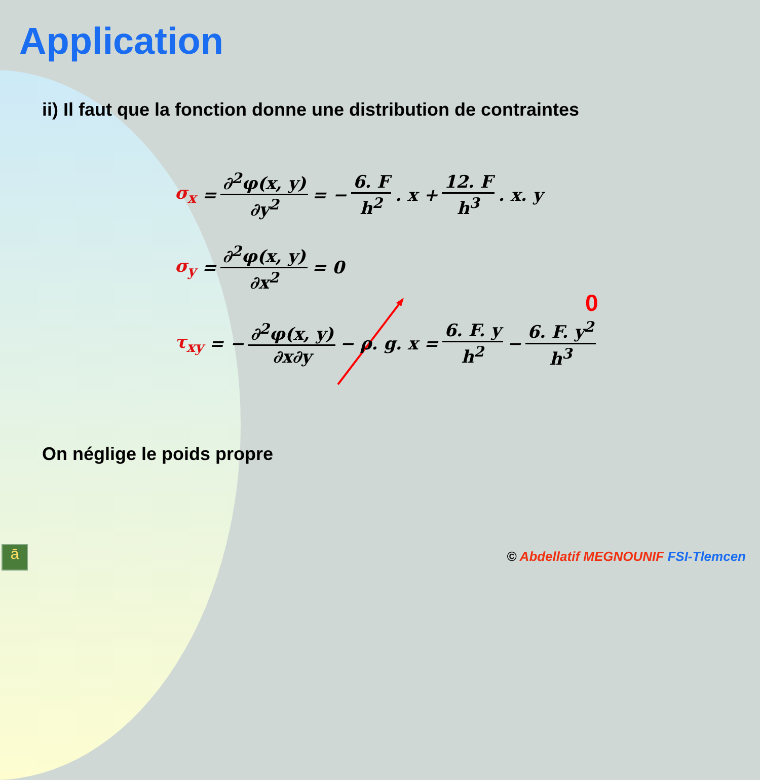Application
ii) Il faut que la fonction donne une distribution de contraintes
σ<sub>x</sub> = ∂<sup>2</sup>φ(x, y) ∂y<sup>2</sup> = − 6. F h<sup>2</sup>. x + 12. F h<sup>3</sup>. x. y
σ<sub>y</sub> = ∂<sup>2</sup>φ(x, y) ∂x<sup>2</sup> = 0
0
τ<sub>xy</sub> = − ∂<sup>2</sup>φ(x, y) ∂x∂y − ρ. g. x = 6. F. y h<sup>2</sup> − 6. F. y<sup>2</sup> h<sup>3</sup>
On néglige le poids propre
ā
© Abdellatif MEGNOUNIF FSI-Tlemcen